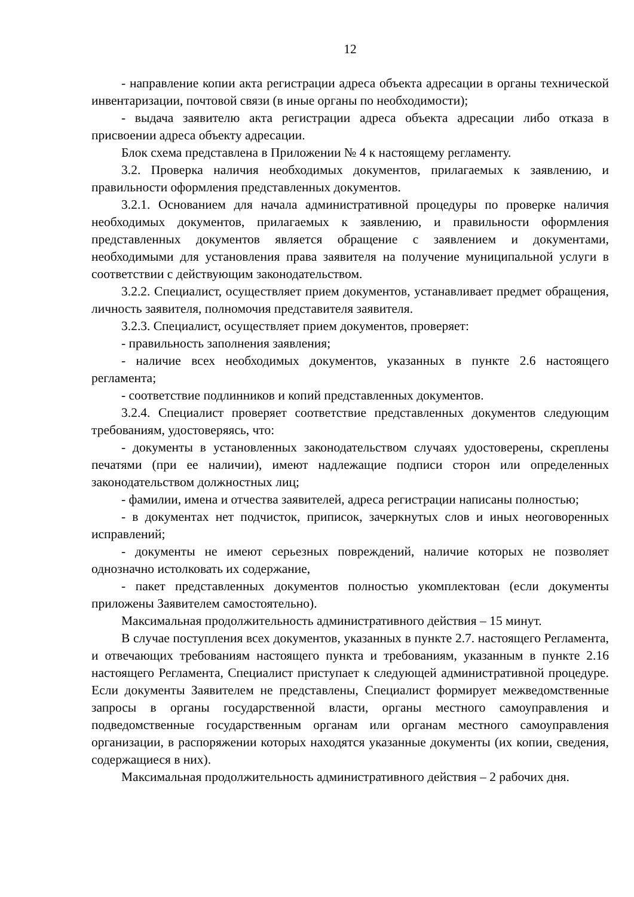12
- направление копии акта регистрации адреса объекта адресации в органы технической инвентаризации, почтовой связи (в иные органы по необходимости);
- выдача заявителю акта регистрации адреса объекта адресации либо отказа в присвоении адреса объекту адресации.
Блок схема представлена в Приложении № 4 к настоящему регламенту.
3.2. Проверка наличия необходимых документов, прилагаемых к заявлению, и правильности оформления представленных документов.
3.2.1. Основанием для начала административной процедуры по проверке наличия необходимых документов, прилагаемых к заявлению, и правильности оформления представленных документов является обращение с заявлением и документами, необходимыми для установления права заявителя на получение муниципальной услуги в соответствии с действующим законодательством.
3.2.2. Специалист, осуществляет прием документов, устанавливает предмет обращения, личность заявителя, полномочия представителя заявителя.
3.2.3. Специалист, осуществляет прием документов, проверяет:
- правильность заполнения заявления;
- наличие всех необходимых документов, указанных в пункте 2.6 настоящего регламента;
- соответствие подлинников и копий представленных документов.
3.2.4. Специалист проверяет соответствие представленных документов следующим требованиям, удостоверяясь, что:
- документы в установленных законодательством случаях удостоверены, скреплены печатями (при ее наличии), имеют надлежащие подписи сторон или определенных законодательством должностных лиц;
- фамилии, имена и отчества заявителей, адреса регистрации написаны полностью;
- в документах нет подчисток, приписок, зачеркнутых слов и иных неоговоренных исправлений;
- документы не имеют серьезных повреждений, наличие которых не позволяет однозначно истолковать их содержание,
- пакет представленных документов полностью укомплектован (если документы приложены Заявителем самостоятельно).
Максимальная продолжительность административного действия – 15 минут.
В случае поступления всех документов, указанных в пункте 2.7. настоящего Регламента, и отвечающих требованиям настоящего пункта и требованиям, указанным в пункте 2.16 настоящего Регламента, Специалист приступает к следующей административной процедуре. Если документы Заявителем не представлены, Специалист формирует межведомственные запросы в органы государственной власти, органы местного самоуправления и подведомственные государственным органам или органам местного самоуправления организации, в распоряжении которых находятся указанные документы (их копии, сведения, содержащиеся в них).
Максимальная продолжительность административного действия – 2 рабочих дня.